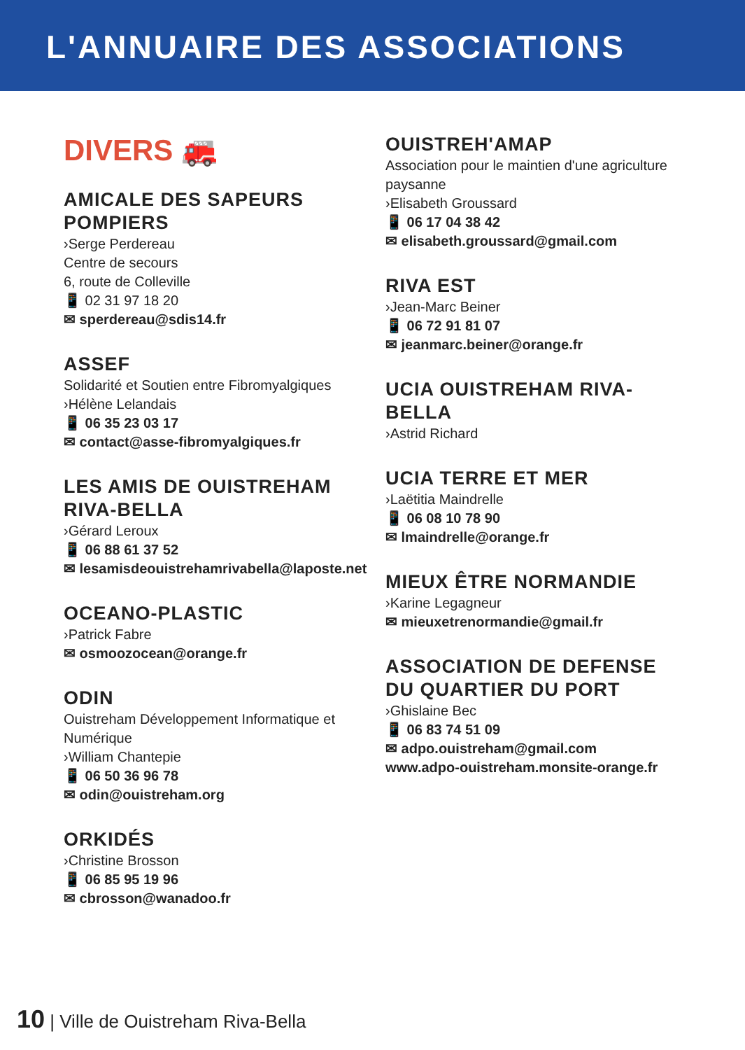L'ANNUAIRE DES ASSOCIATIONS
DIVERS 🚒
AMICALE DES SAPEURS POMPIERS
›Serge Perdereau
Centre de secours
6, route de Colleville
📱 02 31 97 18 20
✉ sperdereau@sdis14.fr
ASSEF
Solidarité et Soutien entre Fibromyalgiques
›Hélène Lelandais
📱 06 35 23 03 17
✉ contact@asse-fibromyalgiques.fr
LES AMIS DE OUISTREHAM RIVA-BELLA
›Gérard Leroux
📱 06 88 61 37 52
✉ lesamisdeouistrehamrivabella@laposte.net
OCEANO-PLASTIC
›Patrick Fabre
✉ osmoozocean@orange.fr
ODIN
Ouistreham Développement Informatique et Numérique
›William Chantepie
📱 06 50 36 96 78
✉ odin@ouistreham.org
ORKIDÉS
›Christine Brosson
📱 06 85 95 19 96
✉ cbrosson@wanadoo.fr
OUISTREH'AMAP
Association pour le maintien d'une agriculture paysanne
›Elisabeth Groussard
📱 06 17 04 38 42
✉ elisabeth.groussard@gmail.com
RIVA EST
›Jean-Marc Beiner
📱 06 72 91 81 07
✉ jeanmarc.beiner@orange.fr
UCIA OUISTREHAM RIVA-BELLA
›Astrid Richard
UCIA TERRE ET MER
›Laëtitia Maindrelle
📱 06 08 10 78 90
✉ lmaindrelle@orange.fr
MIEUX ÊTRE NORMANDIE
›Karine Legagneur
✉ mieuxetrenormandie@gmail.fr
ASSOCIATION DE DEFENSE DU QUARTIER DU PORT
›Ghislaine Bec
📱 06 83 74 51 09
✉ adpo.ouistreham@gmail.com
www.adpo-ouistreham.monsite-orange.fr
10 | Ville de Ouistreham Riva-Bella